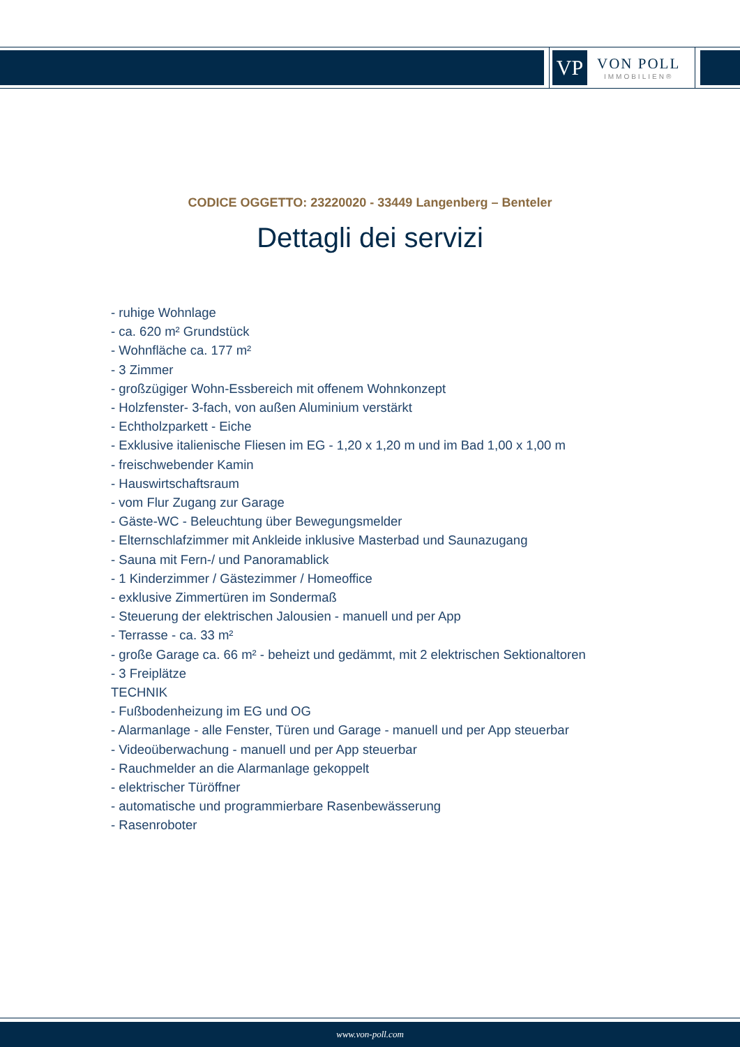VP
VON POLL
IMMOBILIEN®
CODICE OGGETTO: 23220020 - 33449 Langenberg – Benteler
Dettagli dei servizi
- ruhige Wohnlage
- ca. 620 m² Grundstück
- Wohnfläche ca. 177 m²
- 3 Zimmer
- großzügiger Wohn-Essbereich mit offenem Wohnkonzept
- Holzfenster- 3-fach, von außen Aluminium verstärkt
- Echtholzparkett - Eiche
- Exklusive italienische Fliesen im EG - 1,20 x 1,20 m und im Bad 1,00 x 1,00 m
- freischwebender Kamin
- Hauswirtschaftsraum
- vom Flur Zugang zur Garage
- Gäste-WC - Beleuchtung über Bewegungsmelder
- Elternschlafzimmer mit Ankleide inklusive Masterbad und Saunazugang
- Sauna mit Fern-/ und Panoramablick
- 1 Kinderzimmer / Gästezimmer / Homeoffice
- exklusive Zimmertüren im Sondermaß
- Steuerung der elektrischen Jalousien - manuell und per App
- Terrasse - ca. 33 m²
- große Garage ca. 66 m² - beheizt und gedämmt, mit 2 elektrischen Sektionaltoren
- 3 Freiplätze
TECHNIK
- Fußbodenheizung im EG und OG
- Alarmanlage - alle Fenster, Türen und Garage - manuell und per App steuerbar
- Videoüberwachung - manuell und per App steuerbar
- Rauchmelder an die Alarmanlage gekoppelt
- elektrischer Türöffner
- automatische und programmierbare Rasenbewässerung
- Rasenroboter
www.von-poll.com